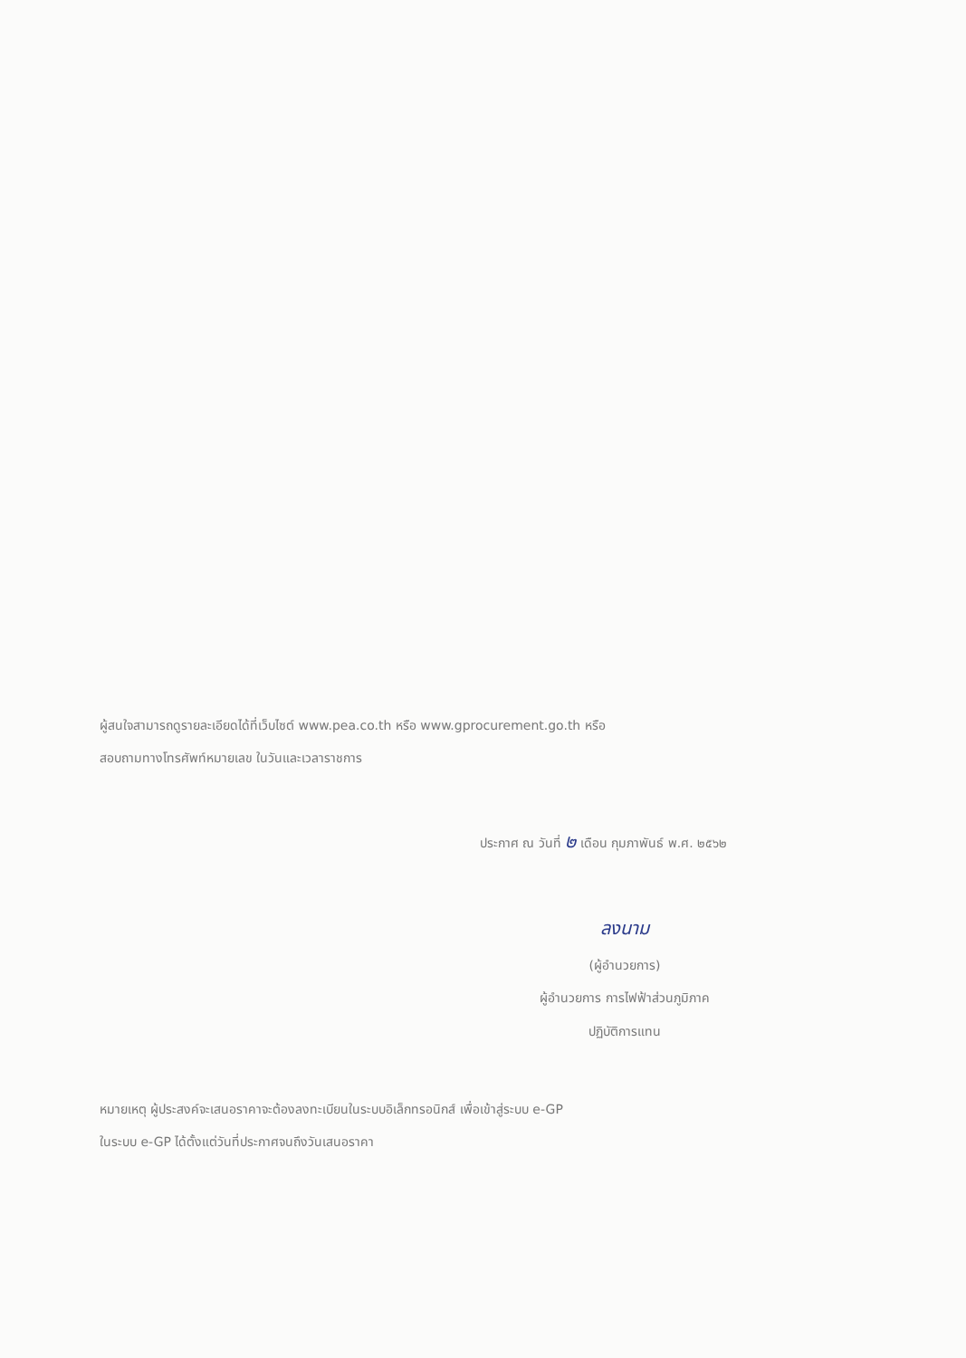ผู้สนใจสามารถดูรายละเอียดได้ที่เว็บไซต์ www.pea.co.th หรือ www.gprocurement.go.th หรือ
สอบถามทางโทรศัพท์หมายเลข ในวันและเวลาราชการ
ประกาศ ณ วันที่ ๒ เดือน กุมภาพันธ์ พ.ศ. ๒๕๖๒
ลงนาม
(ผู้อำนวยการ)
ผู้อำนวยการ การไฟฟ้าส่วนภูมิภาค
ปฏิบัติการแทน
หมายเหตุ ผู้ประสงค์จะเสนอราคาจะต้องลงทะเบียนในระบบอิเล็กทรอนิกส์ เพื่อเข้าสู่ระบบ e-GP
ในระบบ e-GP ได้ตั้งแต่วันที่ประกาศจนถึงวันเสนอราคา